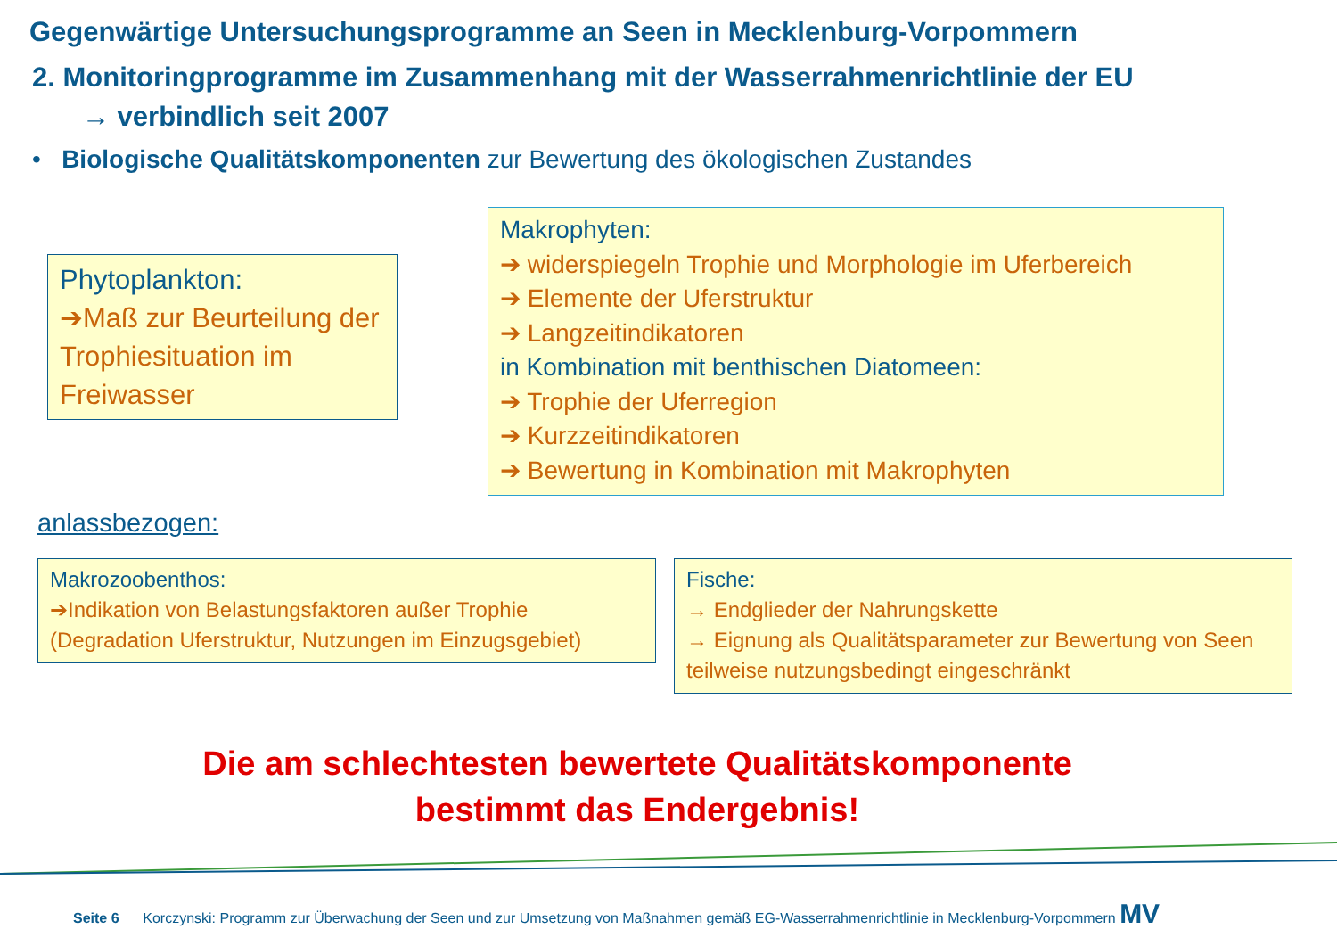Gegenwärtige Untersuchungsprogramme an Seen in Mecklenburg-Vorpommern
2. Monitoringprogramme im Zusammenhang mit der Wasserrahmenrichtlinie der EU
→ verbindlich seit 2007
• Biologische Qualitätskomponenten zur Bewertung des ökologischen Zustandes
Phytoplankton:
➔Maß zur Beurteilung der Trophiesituation im Freiwasser
Makrophyten:
➔ widerspiegeln Trophie und Morphologie im Uferbereich
➔ Elemente der Uferstruktur
➔ Langzeitindikatoren
in Kombination mit benthischen Diatomeen:
➔ Trophie der Uferregion
➔ Kurzzeitindikatoren
➔ Bewertung in Kombination mit Makrophyten
anlassbezogen:
Makrozoobenthos:
➔Indikation von Belastungsfaktoren außer Trophie
(Degradation Uferstruktur, Nutzungen im Einzugsgebiet)
Fische:
→ Endglieder der Nahrungskette
→ Eignung als Qualitätsparameter zur Bewertung von Seen teilweise nutzungsbedingt eingeschränkt
Die am schlechtesten bewertete Qualitätskomponente
bestimmt das Endergebnis!
Seite 6 Korczynski: Programm zur Überwachung der Seen und zur Umsetzung von Maßnahmen gemäß EG-Wasserrahmenrichtlinie in Mecklenburg-Vorpommern MV